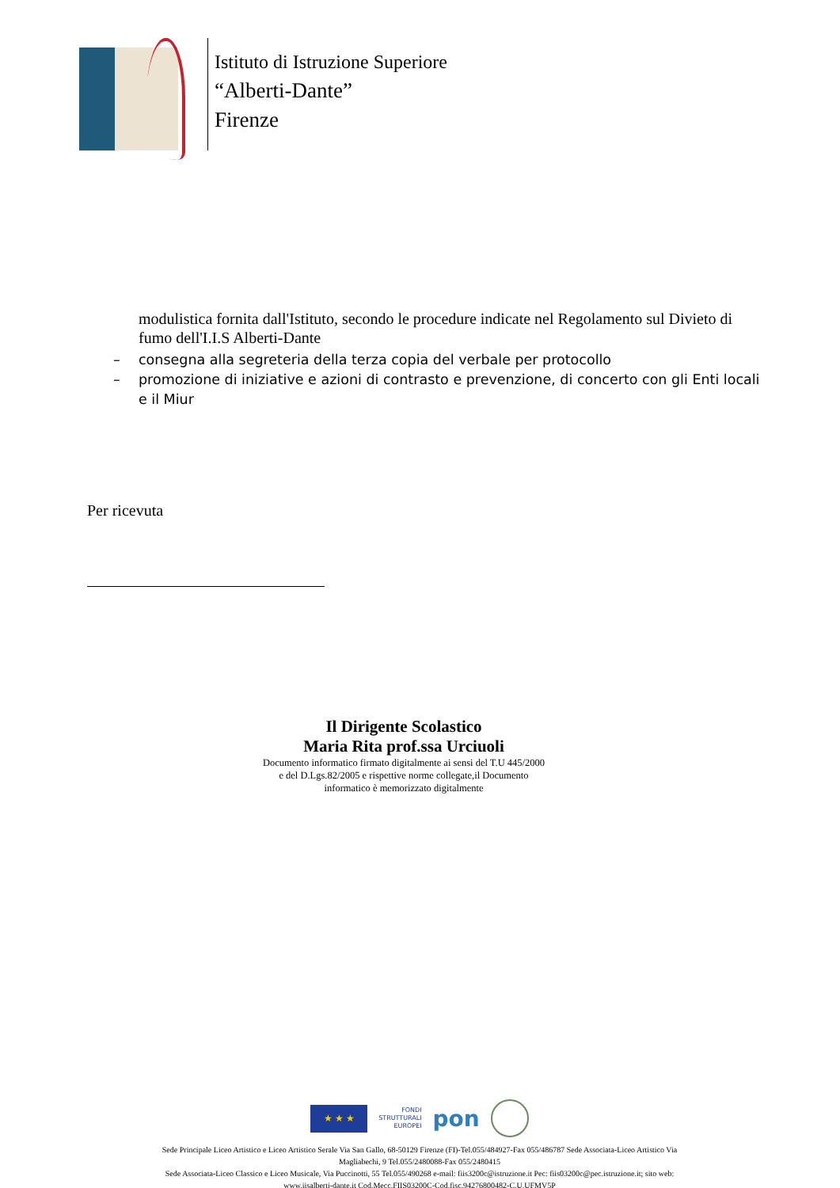Istituto di Istruzione Superiore
“Alberti-Dante”
Firenze
modulistica fornita dall'Istituto, secondo le procedure indicate nel Regolamento sul Divieto di fumo dell'I.I.S Alberti-Dante
– consegna alla segreteria della terza copia del verbale per protocollo
– promozione di iniziative e azioni di contrasto e prevenzione, di concerto con gli Enti locali e il Miur
Per ricevuta
Il Dirigente Scolastico
Maria Rita prof.ssa Urciuoli
Documento informatico firmato digitalmente ai sensi del T.U 445/2000 e del D.Lgs.82/2005 e rispettive norme collegate,il Documento informatico è memorizzato digitalmente
★ ★ ★
FONDI
STRUTTURALI
EUROPEI
pon
Sede Principale Liceo Artistico e Liceo Artistico Serale Via San Gallo, 68-50129 Firenze (FI)-Tel.055/484927-Fax 055/486787 Sede Associata-Liceo Artistico Via Magliabechi, 9 Tel.055/2480088-Fax 055/2480415
Sede Associata-Liceo Classico e Liceo Musicale, Via Puccinotti, 55 Tel.055/490268 e-mail: fiis3200c@istruzione.it Pec: fiis03200c@pec.istruzione.it; sito web: www.iisalberti-dante.it Cod.Mecc.FIIS03200C-Cod.fisc.94276800482-C.U.UFMV5P